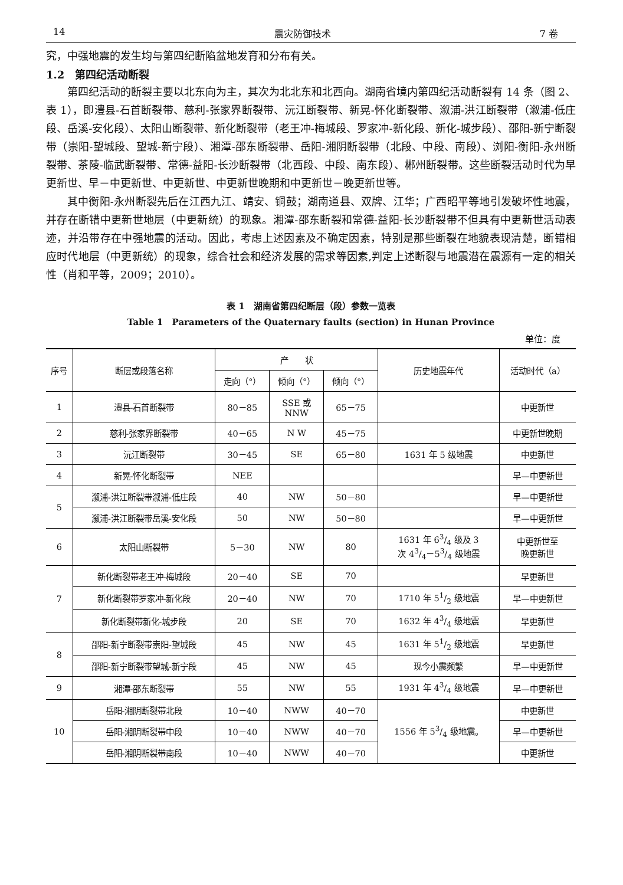14 震灾防御技术 7 卷
究，中强地震的发生均与第四纪断陷盆地发育和分布有关。
1.2　第四纪活动断裂
第四纪活动的断裂主要以北东向为主，其次为北北东和北西向。湖南省境内第四纪活动断裂有 14 条（图 2、表 1），即澧县-石首断裂带、慈利-张家界断裂带、沅江断裂带、新晃-怀化断裂带、溆浦-洪江断裂带（溆浦-低庄段、岳溪-安化段）、太阳山断裂带、新化断裂带（老王冲-梅城段、罗家冲-新化段、新化-城步段）、邵阳-新宁断裂带（崇阳-望城段、望城-新宁段）、湘潭-邵东断裂带、岳阳-湘阴断裂带（北段、中段、南段）、浏阳-衡阳-永州断裂带、茶陵-临武断裂带、常德-益阳-长沙断裂带（北西段、中段、南东段）、郴州断裂带。这些断裂活动时代为早更新世、早－中更新世、中更新世、中更新世晚期和中更新世－晚更新世等。
其中衡阳-永州断裂先后在江西九江、靖安、铜鼓；湖南道县、双牌、江华；广西昭平等地引发破坏性地震，并存在断错中更新世地层（中更新统）的现象。湘潭-邵东断裂和常德-益阳-长沙断裂带不但具有中更新世活动表迹，并沿带存在中强地震的活动。因此，考虑上述因素及不确定因素，特别是那些断裂在地貌表现清楚，断错相应时代地层（中更新统）的现象，综合社会和经济发展的需求等因素,判定上述断裂与地震潜在震源有一定的相关性（肖和平等，2009；2010）。
表 1　湖南省第四纪断层（段）参数一览表
Table 1　Parameters of the Quaternary faults (section) in Hunan Province
单位：度
| 序号 | 断层或段落名称 | 产 状 | | | 历史地震年代 | 活动时代（a） |
| --- | --- | --- | --- | --- | --- | --- |
| | | 走向（°） | 倾向（°） | 倾向（°） | | |
| 1 | 澧县-石首断裂带 | 80－85 | SSE 或 NNW | 65－75 | | 中更新世 |
| 2 | 慈利-张家界断裂带 | 40－65 | N W | 45－75 | | 中更新世晚期 |
| 3 | 沅江断裂带 | 30－45 | SE | 65－80 | 1631 年 5 级地震 | 中更新世 |
| 4 | 新晃-怀化断裂带 | NEE | | | | 早—中更新世 |
| 5 | 溆浦-洪江断裂带溆浦-低庄段 | 40 | NW | 50－80 | | 早—中更新世 |
| | 溆浦-洪江断裂带岳溪-安化段 | 50 | NW | 50－80 | | 早—中更新世 |
| 6 | 太阳山断裂带 | 5－30 | NW | 80 | 1631 年 63/4 级及 3 次 43/4－53/4 级地震 | 中更新世至 晚更新世 |
| 7 | 新化断裂带老王冲-梅城段 | 20－40 | SE | 70 | | 早更新世 |
| | 新化断裂带罗家冲-新化段 | 20－40 | NW | 70 | 1710 年 51/2 级地震 | 早—中更新世 |
| | 新化断裂带新化-城步段 | 20 | SE | 70 | 1632 年 43/4 级地震 | 早更新世 |
| 8 | 邵阳-新宁断裂带崇阳-望城段 | 45 | NW | 45 | 1631 年 51/2 级地震 | 早更新世 |
| | 邵阳-新宁断裂带望城-新宁段 | 45 | NW | 45 | 现今小震频繁 | 早—中更新世 |
| 9 | 湘潭-邵东断裂带 | 55 | NW | 55 | 1931 年 43/4 级地震 | 早—中更新世 |
| 10 | 岳阳-湘阴断裂带北段 | 10－40 | NWW | 40－70 | 1556 年 53/4 级地震。 | 中更新世 |
| | 岳阳-湘阴断裂带中段 | 10－40 | NWW | 40－70 | | 早—中更新世 |
| | 岳阳-湘阴断裂带南段 | 10－40 | NWW | 40－70 | | 中更新世 |